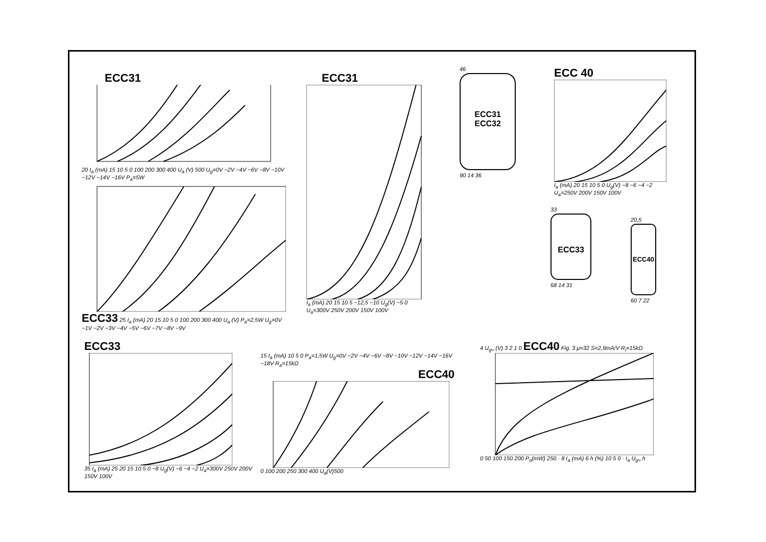ECC31
20 I<sub>a</sub> (mA) 15 10 5 0 100 200 300 400 U<sub>a</sub> (V) 500 U<sub>g</sub>=0V −2V −4V −6V −8V −10V −12V −14V −16V P<sub>a</sub>=5W
ECC31
I<sub>a</sub> (mA) 20 15 10 5 −12,5 −10 U<sub>g</sub>(V) −5 0 U<sub>a</sub>=300V 250V 200V 150V 100V
46
ECC31
ECC32
90 14 36
ECC 40
I<sub>a</sub> (mA) 20 15 10 5 0 U<sub>g</sub>(V) −8 −6 −4 −2 U<sub>a</sub>=250V 200V 150V 100V
33
ECC33
68 14 31
20,5
ECC40
60 7 22
ECC33 25 I<sub>a</sub> (mA) 20 15 10 5 0 100 200 300 400 U<sub>a</sub> (V) P<sub>a</sub>=2,5W U<sub>g</sub>=0V −1V −2V −3V −4V −5V −6V −7V −8V −9V
ECC33
35 I<sub>a</sub> (mA) 25 20 15 10 5 0 −8 U<sub>g</sub>(V) −6 −4 −2 U<sub>a</sub>=300V 250V 200V 150V 100V
15 I<sub>a</sub> (mA) 10 5 0 P<sub>a</sub>=1,5W U<sub>g</sub>=0V −2V −4V −6V −8V −10V −12V −14V −16V −18V R<sub>a</sub>=15kΩ
ECC40
0 100 200 250 300 400 U<sub>a</sub>(V)500
4 U<sub>g≈</sub> (V) 3 2 1 0 ECC40 Fig. 3 μ=32 S=2,9mA/V R<sub>i</sub>=15kΩ
0 50 100 150 200 P<sub>o</sub>(mW) 250 · 8 I<sub>a</sub> (mA) 6 h (%) 10 5 0 · I<sub>a</sub> U<sub>g≈</sub> h